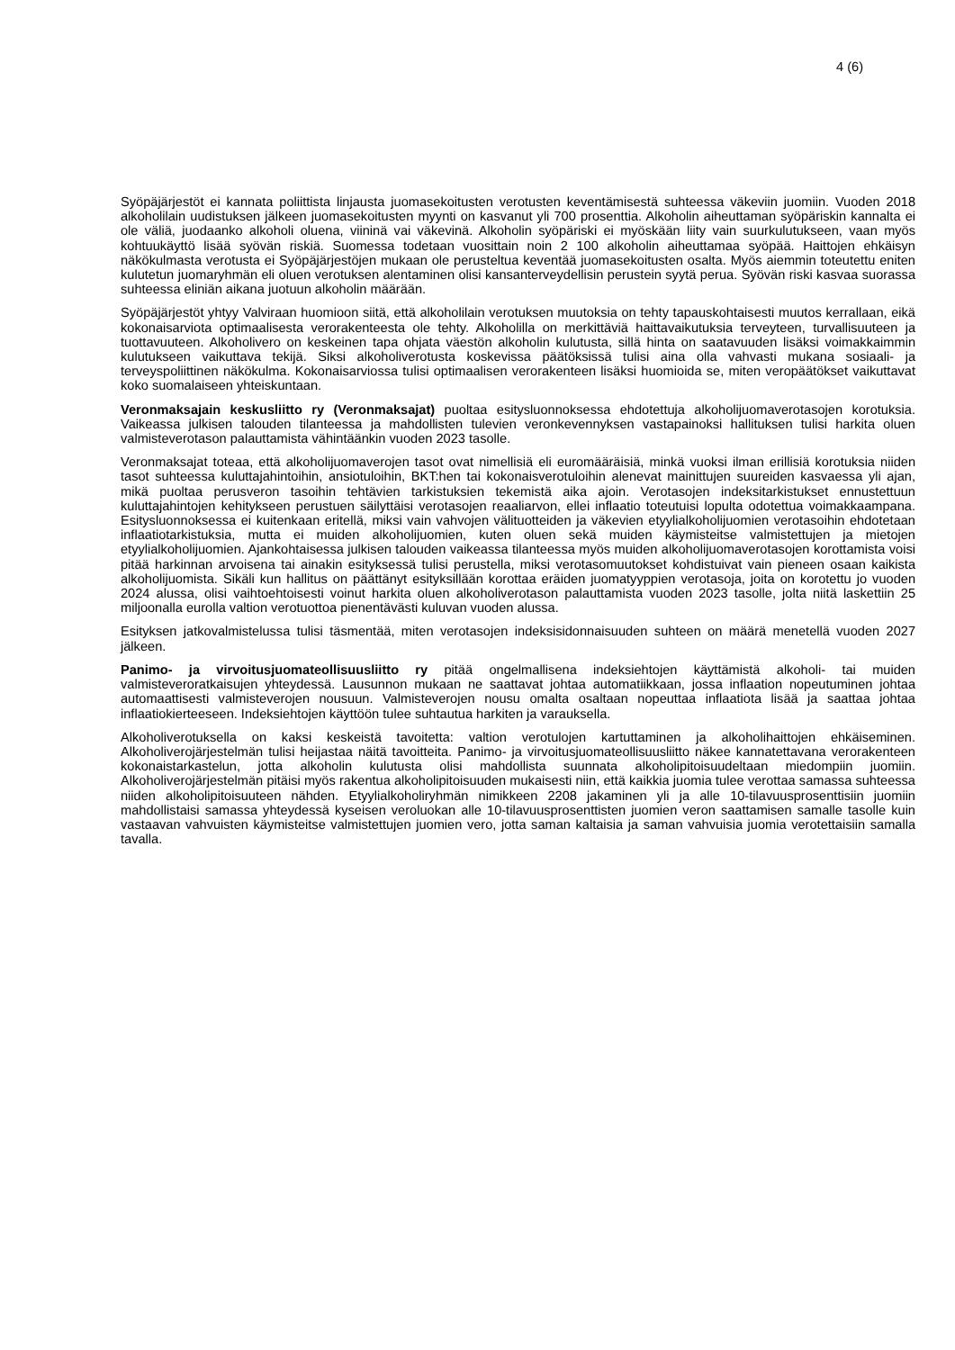4 (6)
Syöpäjärjestöt ei kannata poliittista linjausta juomasekoitusten verotusten keventämisestä suhteessa väkeviin juomiin. Vuoden 2018 alkoholilain uudistuksen jälkeen juomasekoitusten myynti on kasvanut yli 700 prosenttia. Alkoholin aiheuttaman syöpäriskin kannalta ei ole väliä, juodaanko alkoholi oluena, viininä vai väkevinä. Alkoholin syöpäriski ei myöskään liity vain suurkulutukseen, vaan myös kohtuukäyttö lisää syövän riskiä. Suomessa todetaan vuosittain noin 2 100 alkoholin aiheuttamaa syöpää. Haittojen ehkäisyn näkökulmasta verotusta ei Syöpäjärjestöjen mukaan ole perusteltua keventää juomasekoitusten osalta. Myös aiemmin toteutettu eniten kulutetun juomaryhmän eli oluen verotuksen alentaminen olisi kansanterveydellisin perustein syytä perua. Syövän riski kasvaa suorassa suhteessa eliniän aikana juotuun alkoholin määrään.
Syöpäjärjestöt yhtyy Valviraan huomioon siitä, että alkoholilain verotuksen muutoksia on tehty tapauskohtaisesti muutos kerrallaan, eikä kokonaisarviota optimaalisesta verorakenteesta ole tehty. Alkoholilla on merkittäviä haittavaikutuksia terveyteen, turvallisuuteen ja tuottavuuteen. Alkoholivero on keskeinen tapa ohjata väestön alkoholin kulutusta, sillä hinta on saatavuuden lisäksi voimakkaimmin kulutukseen vaikuttava tekijä. Siksi alkoholiverotusta koskevissa päätöksissä tulisi aina olla vahvasti mukana sosiaali- ja terveyspoliittinen näkökulma. Kokonaisarviossa tulisi optimaalisen verorakenteen lisäksi huomioida se, miten veropäätökset vaikuttavat koko suomalaiseen yhteiskuntaan.
Veronmaksajain keskusliitto ry (Veronmaksajat) puoltaa esitysluonnoksessa ehdotettuja alkoholijuomaverotasojen korotuksia. Vaikeassa julkisen talouden tilanteessa ja mahdollisten tulevien veronkevennyksen vastapainoksi hallituksen tulisi harkita oluen valmisteverotason palauttamista vähintäänkin vuoden 2023 tasolle.
Veronmaksajat toteaa, että alkoholijuomaverojen tasot ovat nimellisiä eli euromääräisiä, minkä vuoksi ilman erillisiä korotuksia niiden tasot suhteessa kuluttajahintoihin, ansiotuloihin, BKT:hen tai kokonaisverotuloihin alenevat mainittujen suureiden kasvaessa yli ajan, mikä puoltaa perusveron tasoihin tehtävien tarkistuksien tekemistä aika ajoin. Verotasojen indeksitarkistukset ennustettuun kuluttajahintojen kehitykseen perustuen säilyttäisi verotasojen reaaliarvon, ellei inflaatio toteutuisi lopulta odotettua voimakkaampana. Esitysluonnoksessa ei kuitenkaan eritellä, miksi vain vahvojen välituotteiden ja väkevien etyylialkoholijuomien verotasoihin ehdotetaan inflaatiotarkistuksia, mutta ei muiden alkoholijuomien, kuten oluen sekä muiden käymisteitse valmistettujen ja mietojen etyylialkoholijuomien. Ajankohtaisessa julkisen talouden vaikeassa tilanteessa myös muiden alkoholijuomaverotasojen korottamista voisi pitää harkinnan arvoisena tai ainakin esityksessä tulisi perustella, miksi verotasomuutokset kohdistuivat vain pieneen osaan kaikista alkoholijuomista. Sikäli kun hallitus on päättänyt esityksillään korottaa eräiden juomatyyppien verotasoja, joita on korotettu jo vuoden 2024 alussa, olisi vaihtoehtoisesti voinut harkita oluen alkoholiverotason palauttamista vuoden 2023 tasolle, jolta niitä laskettiin 25 miljoonalla eurolla valtion verotuottoa pienentävästi kuluvan vuoden alussa.
Esityksen jatkovalmistelussa tulisi täsmentää, miten verotasojen indeksisidonnaisuuden suhteen on määrä menetellä vuoden 2027 jälkeen.
Panimo- ja virvoitusjuomateollisuusliitto ry pitää ongelmallisena indeksiehtojen käyttämistä alkoholi- tai muiden valmisteveroratkaisujen yhteydessä. Lausunnon mukaan ne saattavat johtaa automatiikkaan, jossa inflaation nopeutuminen johtaa automaattisesti valmisteverojen nousuun. Valmisteverojen nousu omalta osaltaan nopeuttaa inflaatiota lisää ja saattaa johtaa inflaatiokierteeseen. Indeksiehtojen käyttöön tulee suhtautua harkiten ja varauksella.
Alkoholiverotuksella on kaksi keskeistä tavoitetta: valtion verotulojen kartuttaminen ja alkoholihaittojen ehkäiseminen. Alkoholiverojärjestelmän tulisi heijastaa näitä tavoitteita. Panimo- ja virvoitusjuomateollisuusliitto näkee kannatettavana verorakenteen kokonaistarkastelun, jotta alkoholin kulutusta olisi mahdollista suunnata alkoholipitoisuudeltaan miedompiin juomiin. Alkoholiverojärjestelmän pitäisi myös rakentua alkoholipitoisuuden mukaisesti niin, että kaikkia juomia tulee verottaa samassa suhteessa niiden alkoholipitoisuuteen nähden. Etyylialkoholiryhmän nimikkeen 2208 jakaminen yli ja alle 10-tilavuusprosenttisiin juomiin mahdollistaisi samassa yhteydessä kyseisen veroluokan alle 10-tilavuusprosenttisten juomien veron saattamisen samalle tasolle kuin vastaavan vahvuisten käymisteitse valmistettujen juomien vero, jotta saman kaltaisia ja saman vahvuisia juomia verotettaisiin samalla tavalla.